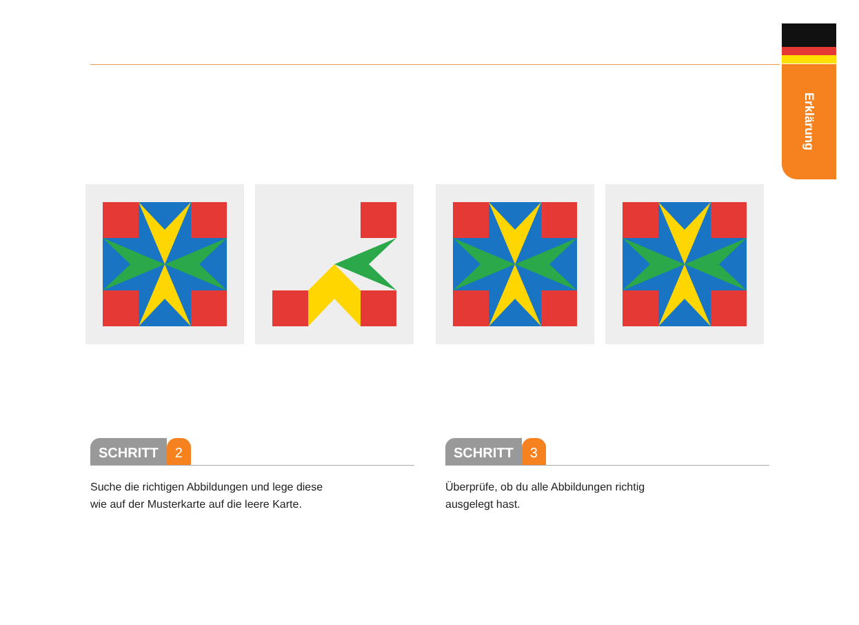Erklärung
SCHRITT 2
Suche die richtigen Abbildungen und lege diese
wie auf der Musterkarte auf die leere Karte.
SCHRITT 3
Überprüfe, ob du alle Abbildungen richtig
ausgelegt hast.